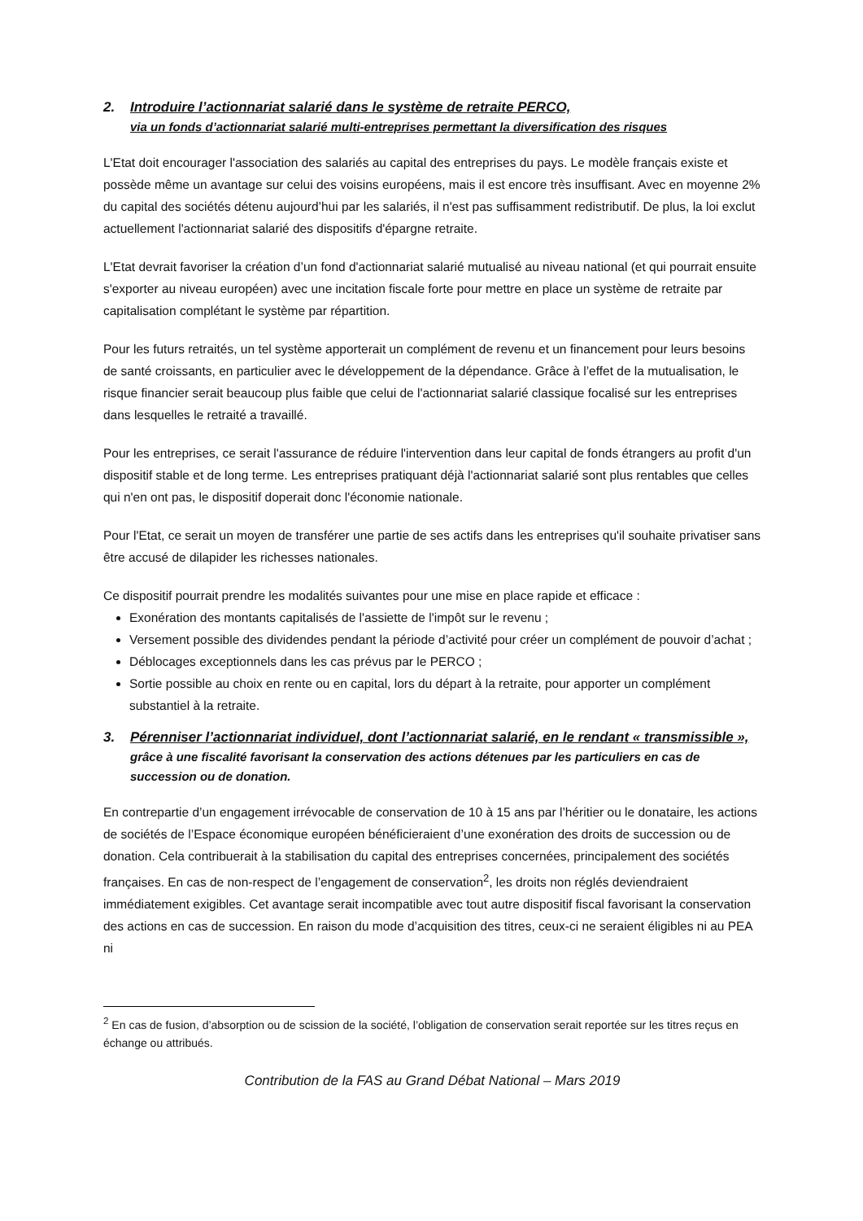2. Introduire l’actionnariat salarié dans le système de retraite PERCO,
via un fonds d’actionnariat salarié multi-entreprises permettant la diversification des risques
L'Etat doit encourager l'association des salariés au capital des entreprises du pays. Le modèle français existe et possède même un avantage sur celui des voisins européens, mais il est encore très insuffisant. Avec en moyenne 2% du capital des sociétés détenu aujourd’hui par les salariés, il n'est pas suffisamment redistributif. De plus, la loi exclut actuellement l'actionnariat salarié des dispositifs d'épargne retraite.
L'Etat devrait favoriser la création d’un fond d'actionnariat salarié mutualisé au niveau national (et qui pourrait ensuite s'exporter au niveau européen) avec une incitation fiscale forte pour mettre en place un système de retraite par capitalisation complétant le système par répartition.
Pour les futurs retraités, un tel système apporterait un complément de revenu et un financement pour leurs besoins de santé croissants, en particulier avec le développement de la dépendance. Grâce à l’effet de la mutualisation, le risque financier serait beaucoup plus faible que celui de l'actionnariat salarié classique focalisé sur les entreprises dans lesquelles le retraité a travaillé.
Pour les entreprises, ce serait l'assurance de réduire l'intervention dans leur capital de fonds étrangers au profit d'un dispositif stable et de long terme. Les entreprises pratiquant déjà l'actionnariat salarié sont plus rentables que celles qui n'en ont pas, le dispositif doperait donc l'économie nationale.
Pour l'Etat, ce serait un moyen de transférer une partie de ses actifs dans les entreprises qu'il souhaite privatiser sans être accusé de dilapider les richesses nationales.
Ce dispositif pourrait prendre les modalités suivantes pour une mise en place rapide et efficace :
Exonération des montants capitalisés de l'assiette de l'impôt sur le revenu ;
Versement possible des dividendes pendant la période d’activité pour créer un complément de pouvoir d’achat ;
Déblocages exceptionnels dans les cas prévus par le PERCO ;
Sortie possible au choix en rente ou en capital, lors du départ à la retraite, pour apporter un complément substantiel à la retraite.
3. Pérenniser l’actionnariat individuel, dont l’actionnariat salarié, en le rendant « transmissible », grâce à une fiscalité favorisant la conservation des actions détenues par les particuliers en cas de succession ou de donation.
En contrepartie d’un engagement irrévocable de conservation de 10 à 15 ans par l’héritier ou le donataire, les actions de sociétés de l’Espace économique européen bénéficieraient d’une exonération des droits de succession ou de donation. Cela contribuerait à la stabilisation du capital des entreprises concernées, principalement des sociétés françaises. En cas de non-respect de l’engagement de conservation<sup>2</sup>, les droits non réglés deviendraient immédiatement exigibles. Cet avantage serait incompatible avec tout autre dispositif fiscal favorisant la conservation des actions en cas de succession. En raison du mode d’acquisition des titres, ceux-ci ne seraient éligibles ni au PEA ni
<sup>2</sup> En cas de fusion, d’absorption ou de scission de la société, l’obligation de conservation serait reportée sur les titres reçus en échange ou attribués.
Contribution de la FAS au Grand Débat National – Mars 2019